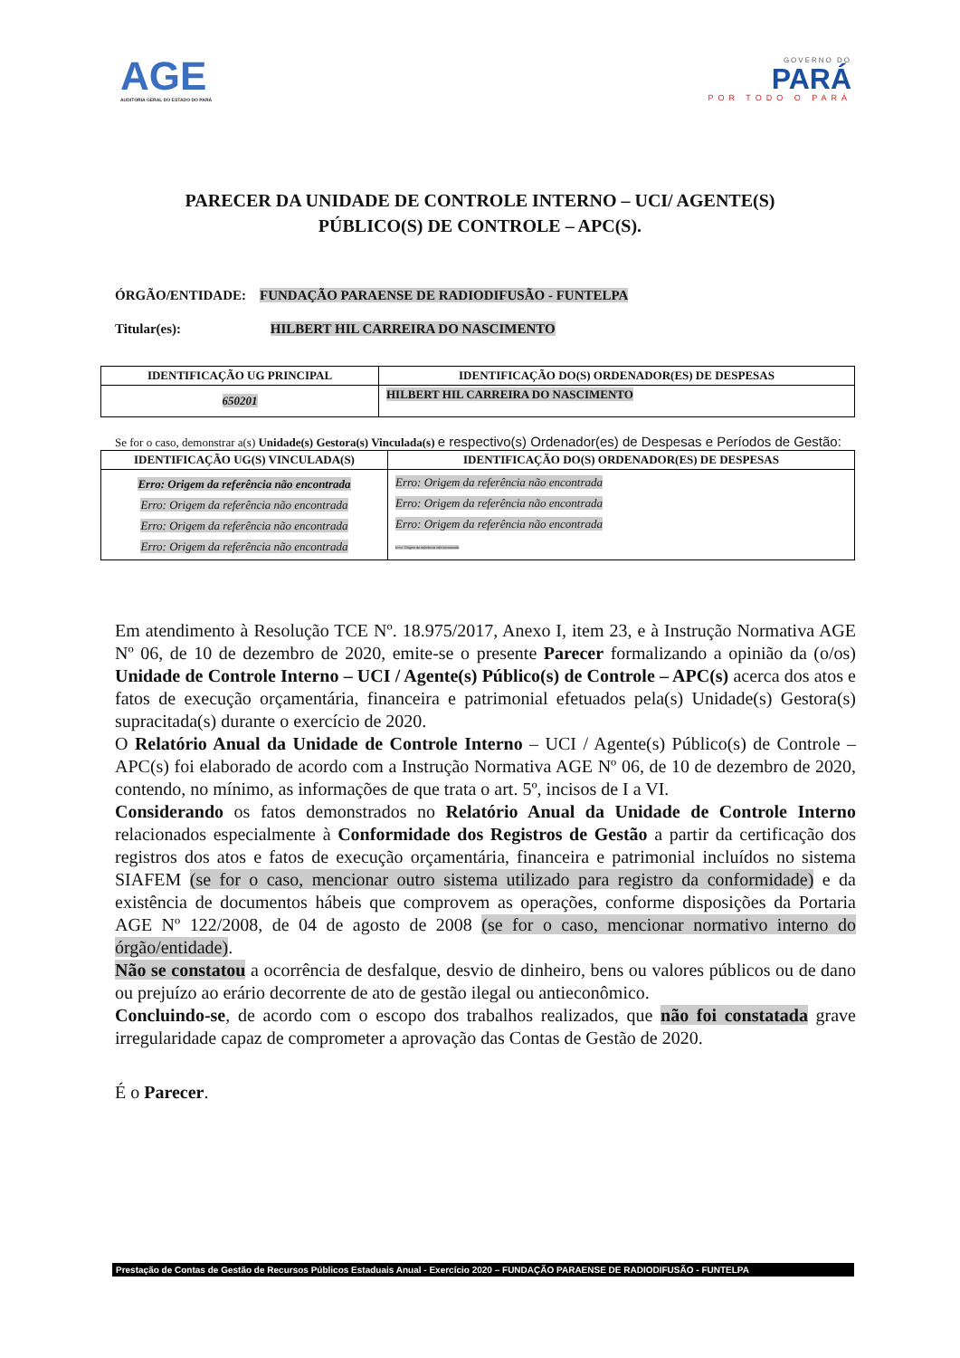AGE
AUDITORIA GERAL DO ESTADO DO PARÁ
GOVERNO DO
PARÁ
POR TODO O PARÁ
PARECER DA UNIDADE DE CONTROLE INTERNO – UCI/ AGENTE(S)
PÚBLICO(S) DE CONTROLE – APC(S).
ÓRGÃO/ENTIDADE: FUNDAÇÃO PARAENSE DE RADIODIFUSÃO - FUNTELPA
Titular(es): HILBERT HIL CARREIRA DO NASCIMENTO
| IDENTIFICAÇÃO UG PRINCIPAL | IDENTIFICAÇÃO DO(S) ORDENADOR(ES) DE DESPESAS |
| --- | --- |
| 650201 | HILBERT HIL CARREIRA DO NASCIMENTO |
Se for o caso, demonstrar a(s) Unidade(s) Gestora(s) Vinculada(s) e respectivo(s) Ordenador(es) de Despesas e Períodos de Gestão:
| IDENTIFICAÇÃO UG(S) VINCULADA(S) | IDENTIFICAÇÃO DO(S) ORDENADOR(ES) DE DESPESAS |
| --- | --- |
| Erro: Origem da referência não encontrada Erro: Origem da referência não encontrada Erro: Origem da referência não encontrada Erro: Origem da referência não encontrada | Erro: Origem da referência não encontrada Erro: Origem da referência não encontrada Erro: Origem da referência não encontrada Erro: Origem da referência não encontrada |
Em atendimento à Resolução TCE Nº. 18.975/2017, Anexo I, item 23, e à Instrução Normativa AGE Nº 06, de 10 de dezembro de 2020, emite-se o presente Parecer formalizando a opinião da (o/os) Unidade de Controle Interno – UCI / Agente(s) Público(s) de Controle – APC(s) acerca dos atos e fatos de execução orçamentária, financeira e patrimonial efetuados pela(s) Unidade(s) Gestora(s) supracitada(s) durante o exercício de 2020.
O Relatório Anual da Unidade de Controle Interno – UCI / Agente(s) Público(s) de Controle – APC(s) foi elaborado de acordo com a Instrução Normativa AGE Nº 06, de 10 de dezembro de 2020, contendo, no mínimo, as informações de que trata o art. 5º, incisos de I a VI.
Considerando os fatos demonstrados no Relatório Anual da Unidade de Controle Interno relacionados especialmente à Conformidade dos Registros de Gestão a partir da certificação dos registros dos atos e fatos de execução orçamentária, financeira e patrimonial incluídos no sistema SIAFEM (se for o caso, mencionar outro sistema utilizado para registro da conformidade) e da existência de documentos hábeis que comprovem as operações, conforme disposições da Portaria AGE Nº 122/2008, de 04 de agosto de 2008 (se for o caso, mencionar normativo interno do órgão/entidade).
Não se constatou a ocorrência de desfalque, desvio de dinheiro, bens ou valores públicos ou de dano ou prejuízo ao erário decorrente de ato de gestão ilegal ou antieconômico.
Concluindo-se, de acordo com o escopo dos trabalhos realizados, que não foi constatada grave irregularidade capaz de comprometer a aprovação das Contas de Gestão de 2020.
É o Parecer.
Prestação de Contas de Gestão de Recursos Públicos Estaduais Anual - Exercício 2020 – FUNDAÇÃO PARAENSE DE RADIODIFUSÃO - FUNTELPA